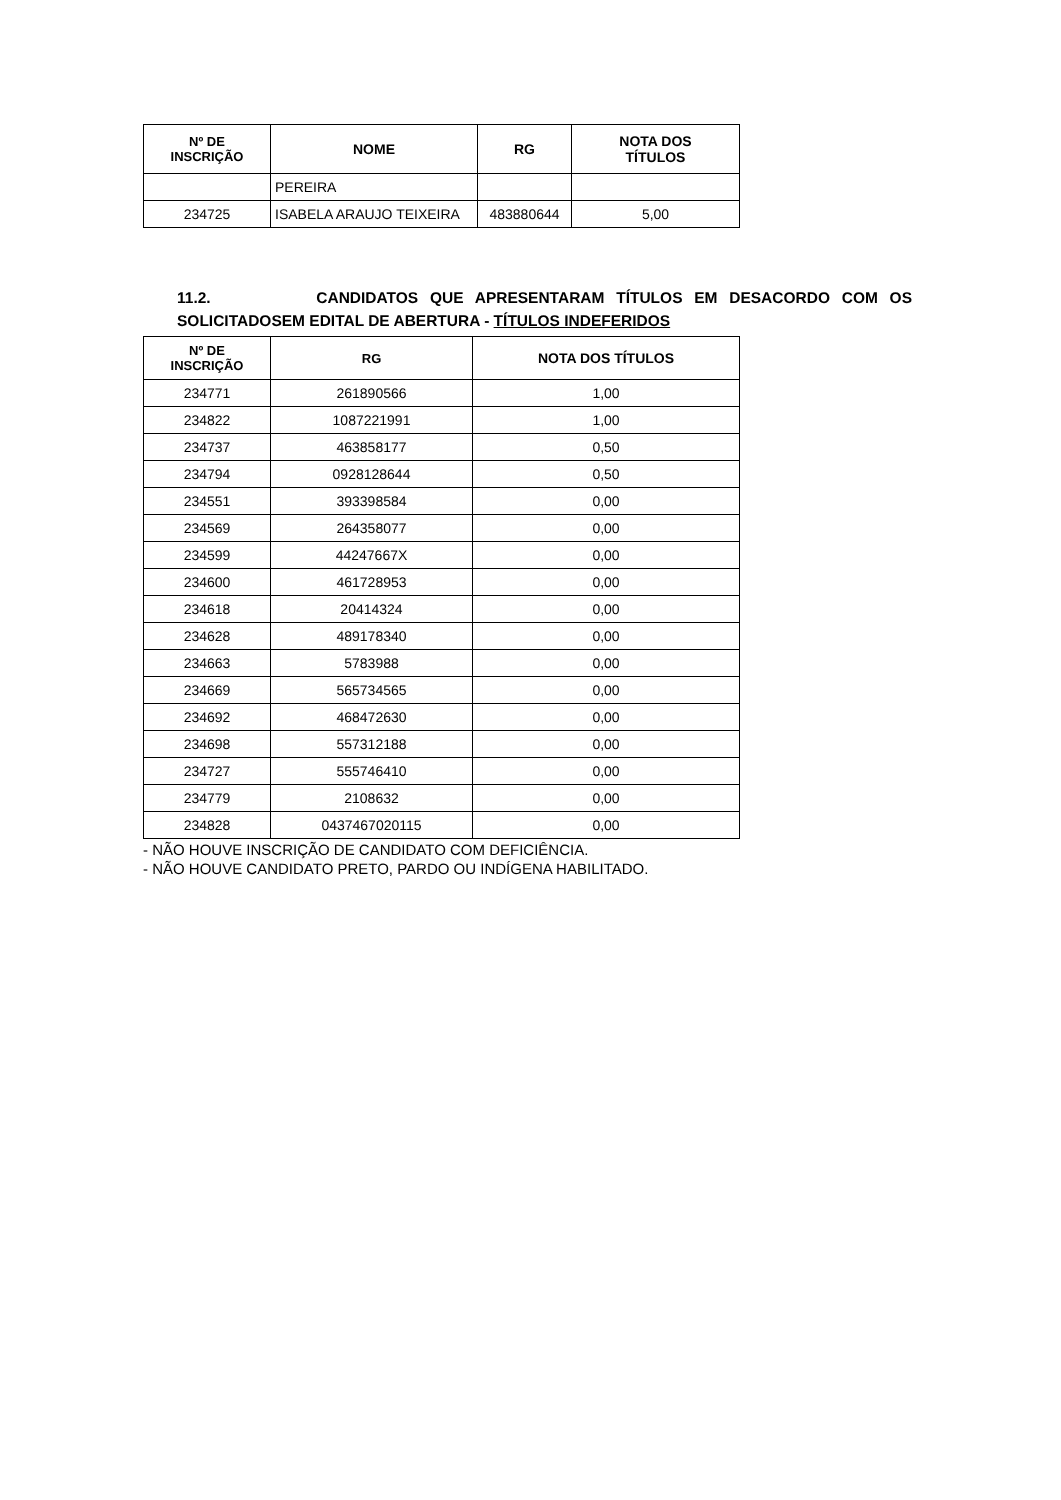| Nº DE INSCRIÇÃO | NOME | RG | NOTA DOS TÍTULOS |
| --- | --- | --- | --- |
| | PEREIRA | | |
| 234725 | ISABELA ARAUJO TEIXEIRA | 483880644 | 5,00 |
11.2. CANDIDATOS QUE APRESENTARAM TÍTULOS EM DESACORDO COM OS SOLICITADOSEM EDITAL DE ABERTURA - TÍTULOS INDEFERIDOS
| Nº DE INSCRIÇÃO | RG | NOTA DOS TÍTULOS |
| --- | --- | --- |
| 234771 | 261890566 | 1,00 |
| 234822 | 1087221991 | 1,00 |
| 234737 | 463858177 | 0,50 |
| 234794 | 0928128644 | 0,50 |
| 234551 | 393398584 | 0,00 |
| 234569 | 264358077 | 0,00 |
| 234599 | 44247667X | 0,00 |
| 234600 | 461728953 | 0,00 |
| 234618 | 20414324 | 0,00 |
| 234628 | 489178340 | 0,00 |
| 234663 | 5783988 | 0,00 |
| 234669 | 565734565 | 0,00 |
| 234692 | 468472630 | 0,00 |
| 234698 | 557312188 | 0,00 |
| 234727 | 555746410 | 0,00 |
| 234779 | 2108632 | 0,00 |
| 234828 | 0437467020115 | 0,00 |
- NÃO HOUVE INSCRIÇÃO DE CANDIDATO COM DEFICIÊNCIA.
- NÃO HOUVE CANDIDATO PRETO, PARDO OU INDÍGENA HABILITADO.